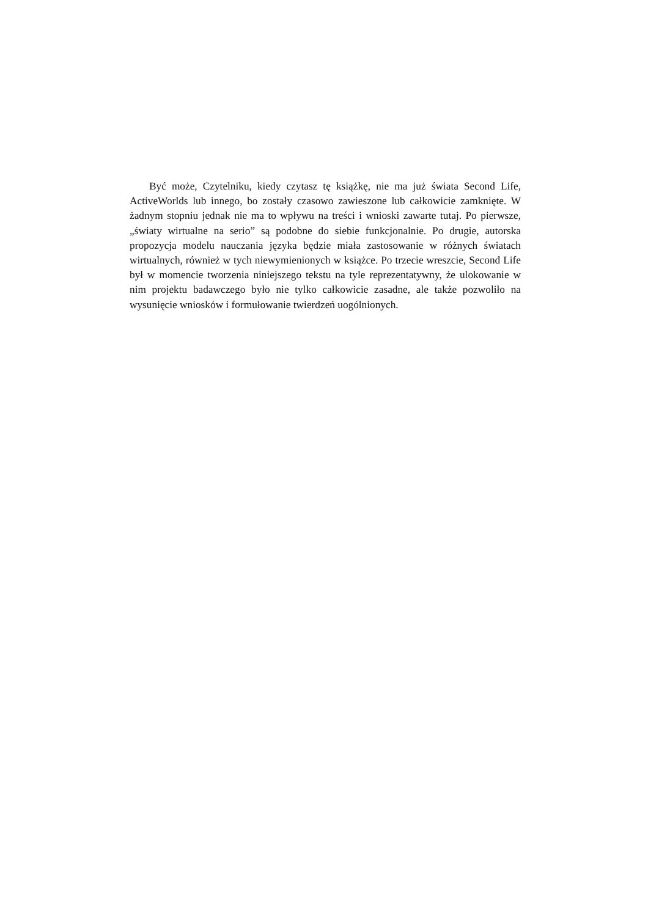Być może, Czytelniku, kiedy czytasz tę książkę, nie ma już świata Second Life, ActiveWorlds lub innego, bo zostały czasowo zawieszone lub całkowicie zam­knięte. W żadnym stopniu jednak nie ma to wpływu na treści i wnioski zawarte tutaj. Po pierwsze, „światy wirtualne na serio” są podobne do siebie funkcjo­nalnie. Po drugie, autorska propozycja modelu nauczania języka będzie miała zastosowanie w różnych światach wirtualnych, również w tych niewymienio­nych w książce. Po trzecie wreszcie, Second Life był w momencie tworzenia niniejszego tekstu na tyle reprezentatywny, że ulokowanie w nim projektu ba­dawczego było nie tylko całkowicie zasadne, ale także pozwoliło na wysunięcie wniosków i formułowanie twierdzeń uogólnionych.